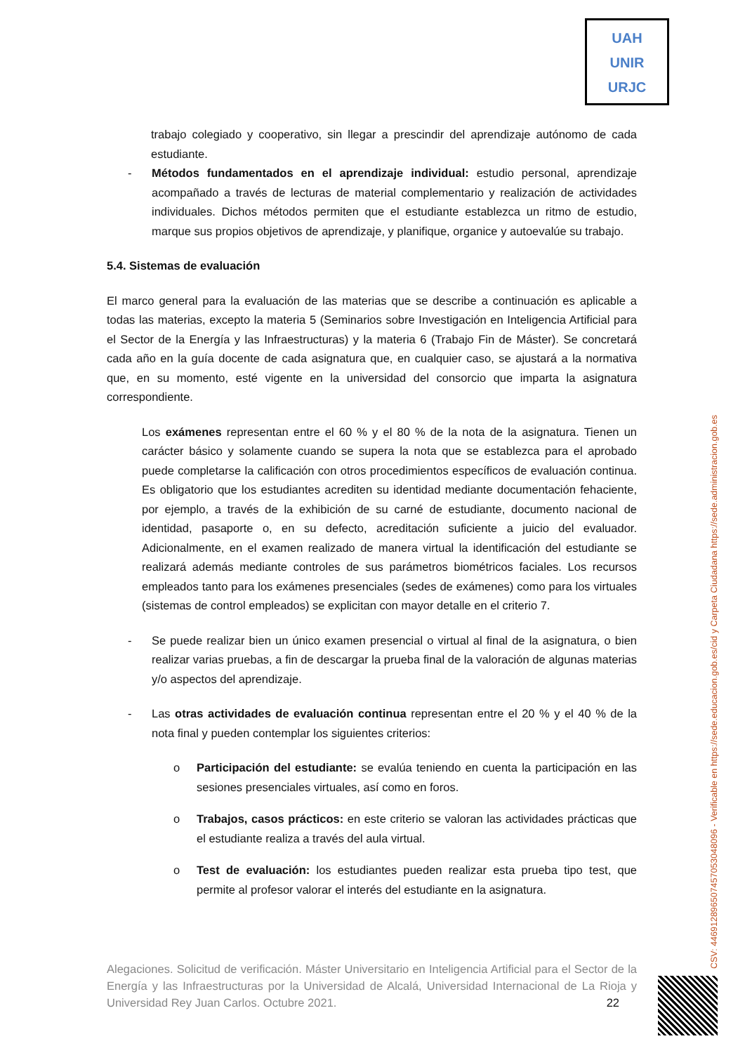UAH
UNIR
URJC
trabajo colegiado y cooperativo, sin llegar a prescindir del aprendizaje autónomo de cada estudiante.
- Métodos fundamentados en el aprendizaje individual: estudio personal, aprendizaje acompañado a través de lecturas de material complementario y realización de actividades individuales. Dichos métodos permiten que el estudiante establezca un ritmo de estudio, marque sus propios objetivos de aprendizaje, y planifique, organice y autoevalúe su trabajo.
5.4. Sistemas de evaluación
El marco general para la evaluación de las materias que se describe a continuación es aplicable a todas las materias, excepto la materia 5 (Seminarios sobre Investigación en Inteligencia Artificial para el Sector de la Energía y las Infraestructuras) y la materia 6 (Trabajo Fin de Máster). Se concretará cada año en la guía docente de cada asignatura que, en cualquier caso, se ajustará a la normativa que, en su momento, esté vigente en la universidad del consorcio que imparta la asignatura correspondiente.
Los exámenes representan entre el 60 % y el 80 % de la nota de la asignatura. Tienen un carácter básico y solamente cuando se supera la nota que se establezca para el aprobado puede completarse la calificación con otros procedimientos específicos de evaluación continua. Es obligatorio que los estudiantes acrediten su identidad mediante documentación fehaciente, por ejemplo, a través de la exhibición de su carné de estudiante, documento nacional de identidad, pasaporte o, en su defecto, acreditación suficiente a juicio del evaluador. Adicionalmente, en el examen realizado de manera virtual la identificación del estudiante se realizará además mediante controles de sus parámetros biométricos faciales. Los recursos empleados tanto para los exámenes presenciales (sedes de exámenes) como para los virtuales (sistemas de control empleados) se explicitan con mayor detalle en el criterio 7.
- Se puede realizar bien un único examen presencial o virtual al final de la asignatura, o bien realizar varias pruebas, a fin de descargar la prueba final de la valoración de algunas materias y/o aspectos del aprendizaje.
- Las otras actividades de evaluación continua representan entre el 20 % y el 40 % de la nota final y pueden contemplar los siguientes criterios:
o Participación del estudiante: se evalúa teniendo en cuenta la participación en las sesiones presenciales virtuales, así como en foros.
o Trabajos, casos prácticos: en este criterio se valoran las actividades prácticas que el estudiante realiza a través del aula virtual.
o Test de evaluación: los estudiantes pueden realizar esta prueba tipo test, que permite al profesor valorar el interés del estudiante en la asignatura.
Alegaciones. Solicitud de verificación. Máster Universitario en Inteligencia Artificial para el Sector de la Energía y las Infraestructuras por la Universidad de Alcalá, Universidad Internacional de La Rioja y Universidad Rey Juan Carlos. Octubre 2021. 22
CSV: 446912896507457053048096 - Verificable en https://sede.educacion.gob.es/cid y Carpeta Ciudadana https://sede.administracion.gob.es